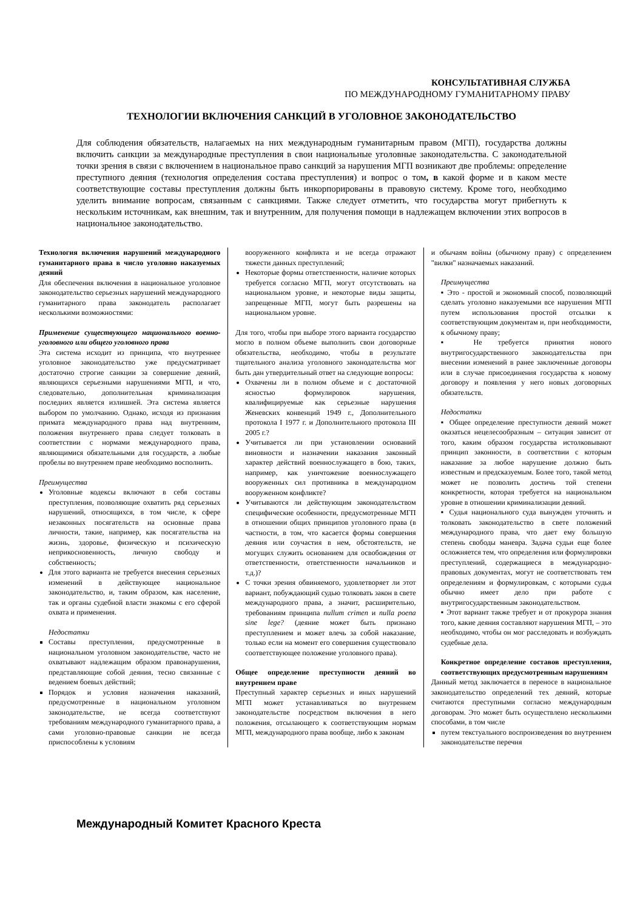КОНСУЛЬТАТИВНАЯ СЛУЖБА
ПО МЕЖДУНАРОДНОМУ ГУМАНИТАРНОМУ ПРАВУ
ТЕХНОЛОГИИ ВКЛЮЧЕНИЯ САНКЦИЙ В УГОЛОВНОЕ ЗАКОНОДАТЕЛЬСТВО
Для соблюдения обязательств, налагаемых на них международным гуманитарным правом (МГП), государства должны включить санкции за международные преступления в свои национальные уголовные законодательства. С законодательной точки зрения в связи с включением в национальное право санкций за нарушения МГП возникают две проблемы: определение преступного деяния (технология определения состава преступления) и вопрос о том, в какой форме и в каком месте соответствующие составы преступления должны быть инкорпорированы в правовую систему. Кроме того, необходимо уделить внимание вопросам, связанным с санкциями. Также следует отметить, что государства могут прибегнуть к нескольким источникам, как внешним, так и внутренним, для получения помощи в надлежащем включении этих вопросов в национальное законодательство.
Технология включения нарушений международного гуманитарного права в число уголовно наказуемых деяний
Для обеспечения включения в национальное уголовное законодательство серьезных нарушений международного гуманитарного права законодатель располагает несколькими возможностями:
Применение существующего национального военно-уголовного или общего уголовного права
Эта система исходит из принципа, что внутреннее уголовное законодательство уже предусматривает достаточно строгие санкции за совершение деяний, являющихся серьезными нарушениями МГП, и что, следовательно, дополнительная криминализация последних является излишней. Эта система является выбором по умолчанию. Однако, исходя из признания примата международного права над внутренним, положения внутреннего права следует толковать в соответствии с нормами международного права, являющимися обязательными для государств, а любые пробелы во внутреннем праве необходимо восполнить.
Преимущества
Уголовные кодексы включают в себя составы преступления, позволяющие охватить ряд серьезных нарушений, относящихся, в том числе, к сфере незаконных посягательств на основные права личности, такие, например, как посягательства на жизнь, здоровье, физическую и психическую неприкосновенность, личную свободу и собственность;
Для этого варианта не требуется внесения серьезных изменений в действующее национальное законодательство, и, таким образом, как население, так и органы судебной власти знакомы с его сферой охвата и применения.
Недостатки
Составы преступления, предусмотренные в национальном уголовном законодательстве, часто не охватывают надлежащим образом правонарушения, представляющие собой деяния, тесно связанные с ведением боевых действий;
Порядок и условия назначения наказаний, предусмотренные в национальном уголовном законодательстве, не всегда соответствуют требованиям международного гуманитарного права, а сами уголовно-правовые санкции не всегда приспособлены к условиям
вооруженного конфликта и не всегда отражают тяжести данных преступлений;
Некоторые формы ответственности, наличие которых требуется согласно МГП, могут отсутствовать на национальном уровне, и некоторые виды защиты, запрещенные МГП, могут быть разрешены на национальном уровне.
Для того, чтобы при выборе этого варианта государство могло в полном объеме выполнить свои договорные обязательства, необходимо, чтобы в результате тщательного анализа уголовного законодательства мог быть дан утвердительный ответ на следующие вопросы:
Охвачены ли в полном объеме и с достаточной ясностью формулировок нарушения, квалифицируемые как серьезные нарушения Женевских конвенций 1949 г., Дополнительного протокола I 1977 г. и Дополнительного протокола III 2005 г.?
Учитывается ли при установлении оснований виновности и назначении наказания законный характер действий военнослужащего в бою, таких, например, как уничтожение военнослужащего вооруженных сил противника в международном вооруженном конфликте?
Учитываются ли действующим законодательством специфические особенности, предусмотренные МГП в отношении общих принципов уголовного права (в частности, в том, что касается формы совершения деяния или соучастия в нем, обстоятельств, не могущих служить основанием для освобождения от ответственности, ответственности начальников и т.д.)?
С точки зрения обвиняемого, удовлетворяет ли этот вариант, побуждающий судью толковать закон в свете международного права, а значит, расширительно, требованиям принципа nullum crimen и nulla poena sine lege? (деяние может быть признано преступлением и может влечь за собой наказание, только если на момент его совершения существовало соответствующее положение уголовного права).
Общее определение преступности деяний во внутреннем праве
Преступный характер серьезных и иных нарушений МГП может устанавливаться во внутреннем законодательстве посредством включения в него положения, отсылающего к соответствующим нормам МГП, международного права вообще, либо к законам
и обычаям войны (обычному праву) с определением "вилки" назначаемых наказаний.
Преимущества
▪ Это - простой и экономный способ, позволяющий сделать уголовно наказуемыми все нарушения МГП путем использования простой отсылки к соответствующим документам и, при необходимости, к обычному праву;
▪ Не требуется принятия нового внутригосударственного законодательства при внесении изменений в ранее заключенные договоры или в случае присоединения государства к новому договору и появления у него новых договорных обязательств.
Недостатки
▪ Общее определение преступности деяний может оказаться нецелесообразным – ситуация зависит от того, каким образом государства истолковывают принцип законности, в соответствии с которым наказание за любое нарушение должно быть известным и предсказуемым. Более того, такой метод может не позволить достичь той степени конкретности, которая требуется на национальном уровне в отношении криминализации деяний.
▪ Судья национального суда вынужден уточнять и толковать законодательство в свете положений международного права, что дает ему большую степень свободы маневра. Задача судьи еще более осложняется тем, что определения или формулировки преступлений, содержащиеся в международно-правовых документах, могут не соответствовать тем определениям и формулировкам, с которыми судья обычно имеет дело при работе с внутригосударственным законодательством.
▪ Этот вариант также требует и от прокурора знания того, какие деяния составляют нарушения МГП, – это необходимо, чтобы он мог расследовать и возбуждать судебные дела.
Конкретное определение составов преступления, соответствующих предусмотренным нарушениям
Данный метод заключается в переносе в национальное законодательство определений тех деяний, которые считаются преступными согласно международным договорам. Это может быть осуществлено несколькими способами, в том числе
путем текстуального воспроизведения во внутреннем законодательстве перечня
Международный Комитет Красного Креста